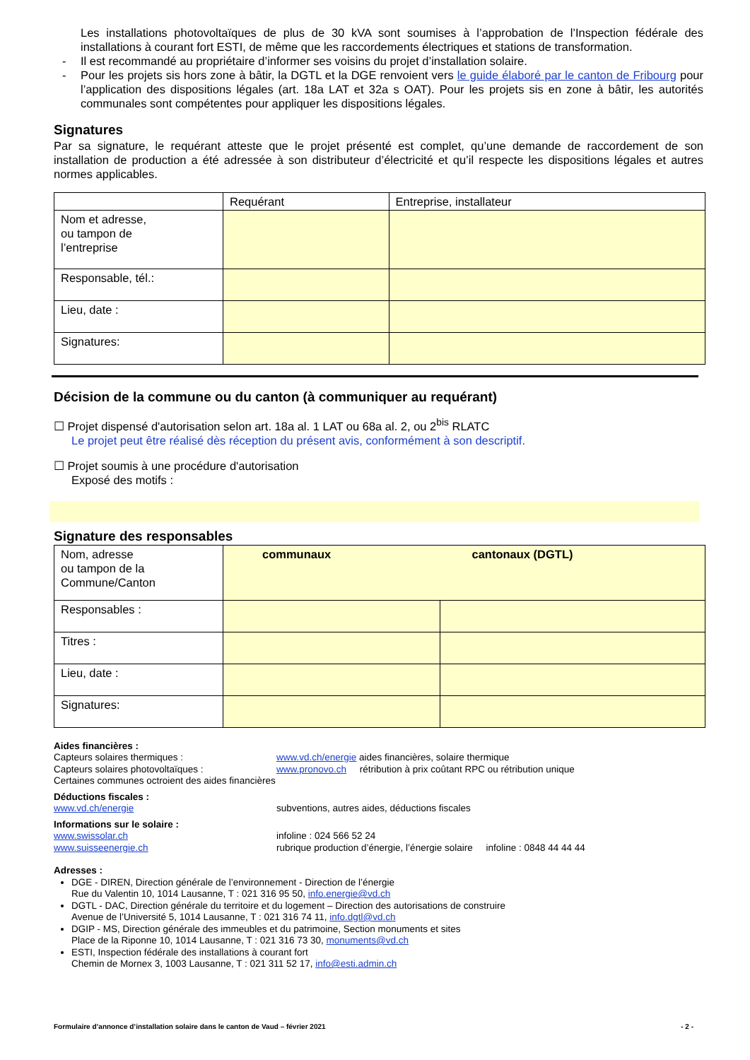Les installations photovoltaïques de plus de 30 kVA sont soumises à l’approbation de l’Inspection fédérale des installations à courant fort ESTI, de même que les raccordements électriques et stations de transformation.
- Il est recommandé au propriétaire d’informer ses voisins du projet d’installation solaire.
- Pour les projets sis hors zone à bâtir, la DGTL et la DGE renvoient vers le guide élaboré par le canton de Fribourg pour l’application des dispositions légales (art. 18a LAT et 32a s OAT). Pour les projets sis en zone à bâtir, les autorités communales sont compétentes pour appliquer les dispositions légales.
Signatures
Par sa signature, le requérant atteste que le projet présenté est complet, qu’une demande de raccordement de son installation de production a été adressée à son distributeur d’électricité et qu’il respecte les dispositions légales et autres normes applicables.
| | Requérant | Entreprise, installateur |
| Nom et adresse, ou tampon de l’entreprise | | |
| Responsable, tél.: | | |
| Lieu, date : | | |
| Signatures: | | |
Décision de la commune ou du canton (à communiquer au requérant)
☐ Projet dispensé d'autorisation selon art. 18a al. 1 LAT ou 68a al. 2, ou 2<sup>bis</sup> RLATC
Le projet peut être réalisé dès réception du présent avis, conformément à son descriptif.
☐ Projet soumis à une procédure d'autorisation
Exposé des motifs :
Signature des responsables
| Nom, adresse ou tampon de la Commune/Canton | communaux | cantonaux (DGTL) |
| Responsables : | | |
| Titres : | | |
| Lieu, date : | | |
| Signatures: | | |
Aides financières :
Capteurs solaires thermiques : www.vd.ch/energie aides financières, solaire thermique
Capteurs solaires photovoltaïques : www.pronovo.ch rétribution à prix coûtant RPC ou rétribution unique
Certaines communes octroient des aides financières
Déductions fiscales :
www.vd.ch/energie subventions, autres aides, déductions fiscales
Informations sur le solaire :
www.swissolar.ch infoline : 024 566 52 24
www.suisseenergie.ch rubrique production d’énergie, l’énergie solaire infoline : 0848 44 44 44
Adresses :
DGE - DIREN, Direction générale de l’environnement - Direction de l’énergie
Rue du Valentin 10, 1014 Lausanne, T : 021 316 95 50, info.energie@vd.ch
DGTL - DAC, Direction générale du territoire et du logement – Direction des autorisations de construire
Avenue de l’Université 5, 1014 Lausanne, T : 021 316 74 11, info.dgtl@vd.ch
DGIP - MS, Direction générale des immeubles et du patrimoine, Section monuments et sites
Place de la Riponne 10, 1014 Lausanne, T : 021 316 73 30, monuments@vd.ch
ESTI, Inspection fédérale des installations à courant fort
Chemin de Mornex 3, 1003 Lausanne, T : 021 311 52 17, info@esti.admin.ch
Formulaire d’annonce d’installation solaire dans le canton de Vaud – février 2021 - 2 -